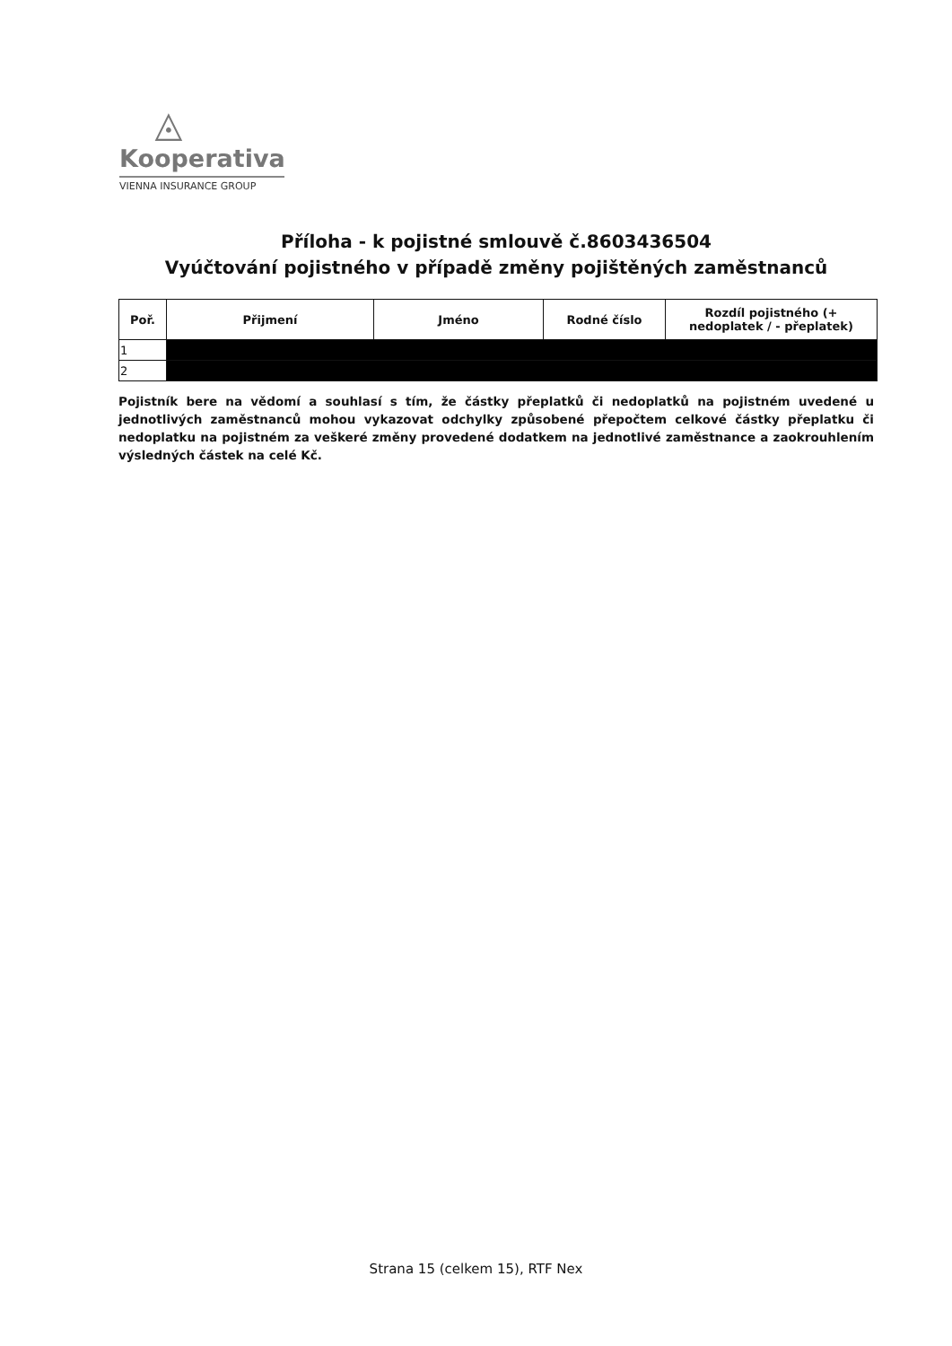◬
Kooperativa
VIENNA INSURANCE GROUP
Příloha - k pojistné smlouvě č.8603436504
Vyúčtování pojistného v případě změny pojištěných zaměstnanců
| Poř. | Přijmení | Jméno | Rodné číslo | Rozdíl pojistného (+ nedoplatek / - přeplatek) |
| --- | --- | --- | --- | --- |
| 1 | | | | |
| 2 | | | | |
Pojistník bere na vědomí a souhlasí s tím, že částky přeplatků či nedoplatků na pojistném uvedené u jednotlivých zaměstnanců mohou vykazovat odchylky způsobené přepočtem celkové částky přeplatku či nedoplatku na pojistném za veškeré změny provedené dodatkem na jednotlivé zaměstnance a zaokrouhlením výsledných částek na celé Kč.
Strana 15 (celkem 15), RTF Nex